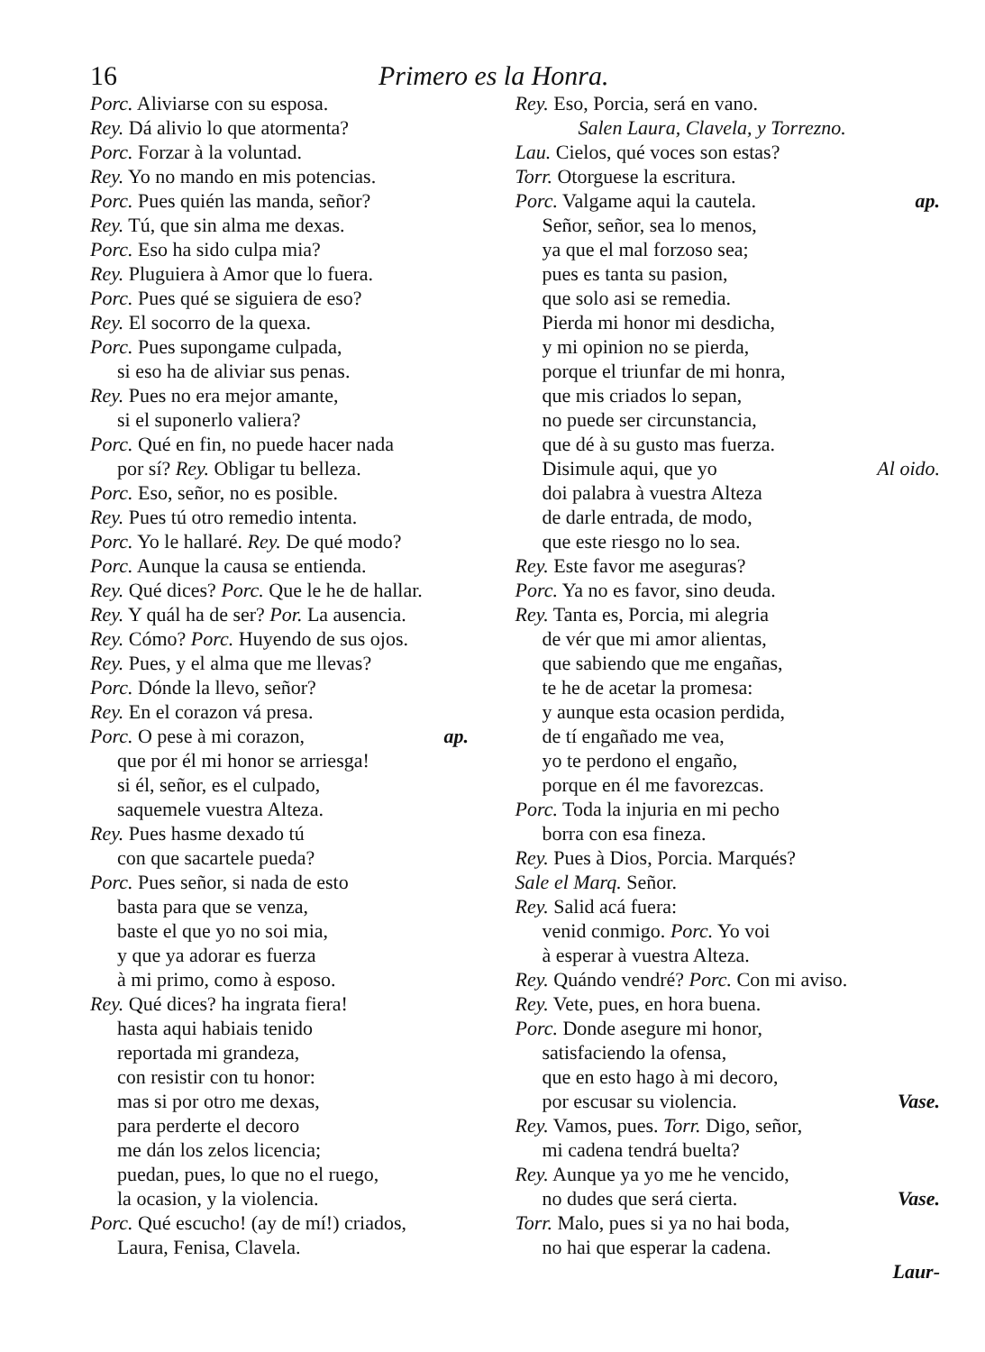16 Primero es la Honra.
Porc. Aliviarse con su esposa.
Rey. Dá alivio lo que atormenta?
Porc. Forzar à la voluntad.
Rey. Yo no mando en mis potencias.
Porc. Pues quién las manda, señor?
Rey. Tú, que sin alma me dexas.
Porc. Eso ha sido culpa mia?
Rey. Pluguiera à Amor que lo fuera.
Porc. Pues qué se siguiera de eso?
Rey. El socorro de la quexa.
Porc. Pues supongame culpada,
si eso ha de aliviar sus penas.
Rey. Pues no era mejor amante,
si el suponerlo valiera?
Porc. Qué en fin, no puede hacer nada
por sí? Rey. Obligar tu belleza.
Porc. Eso, señor, no es posible.
Rey. Pues tú otro remedio intenta.
Porc. Yo le hallaré. Rey. De qué modo?
Porc. Aunque la causa se entienda.
Rey. Qué dices? Porc. Que le he de hallar.
Rey. Y quál ha de ser? Por. La ausencia.
Rey. Cómo? Porc. Huyendo de sus ojos.
Rey. Pues, y el alma que me llevas?
Porc. Dónde la llevo, señor?
Rey. En el corazon vá presa.
Porc. O pese à mi corazon, ap.
que por él mi honor se arriesga!
si él, señor, es el culpado,
saquemele vuestra Alteza.
Rey. Pues hasme dexado tú
con que sacartele pueda?
Porc. Pues señor, si nada de esto
basta para que se venza,
baste el que yo no soi mia,
y que ya adorar es fuerza
à mi primo, como à esposo.
Rey. Qué dices? ha ingrata fiera!
hasta aqui habiais tenido
reportada mi grandeza,
con resistir con tu honor:
mas si por otro me dexas,
para perderte el decoro
me dán los zelos licencia;
puedan, pues, lo que no el ruego,
la ocasion, y la violencia.
Porc. Qué escucho! (ay de mí!) criados,
Laura, Fenisa, Clavela.
Rey. Eso, Porcia, será en vano.
Salen Laura, Clavela, y Torrezno.
Lau. Cielos, qué voces son estas?
Torr. Otorguese la escritura.
Porc. Valgame aqui la cautela. ap.
Señor, señor, sea lo menos,
ya que el mal forzoso sea;
pues es tanta su pasion,
que solo asi se remedia.
Pierda mi honor mi desdicha,
y mi opinion no se pierda,
porque el triunfar de mi honra,
que mis criados lo sepan,
no puede ser circunstancia,
que dé à su gusto mas fuerza.
Disimule aqui, que yo Al oido.
doi palabra à vuestra Alteza
de darle entrada, de modo,
que este riesgo no lo sea.
Rey. Este favor me aseguras?
Porc. Ya no es favor, sino deuda.
Rey. Tanta es, Porcia, mi alegria
de vér que mi amor alientas,
que sabiendo que me engañas,
te he de acetar la promesa:
y aunque esta ocasion perdida,
de tí engañado me vea,
yo te perdono el engaño,
porque en él me favorezcas.
Porc. Toda la injuria en mi pecho
borra con esa fineza.
Rey. Pues à Dios, Porcia. Marqués?
Sale el Marq. Señor.
Rey. Salid acá fuera:
venid conmigo. Porc. Yo voi
à esperar à vuestra Alteza.
Rey. Quándo vendré? Porc. Con mi aviso.
Rey. Vete, pues, en hora buena.
Porc. Donde asegure mi honor,
satisfaciendo la ofensa,
que en esto hago à mi decoro,
por escusar su violencia. Vase.
Rey. Vamos, pues. Torr. Digo, señor,
mi cadena tendrá buelta?
Rey. Aunque ya yo me he vencido,
no dudes que será cierta. Vase.
Torr. Malo, pues si ya no hai boda,
no hai que esperar la cadena.
Laur-